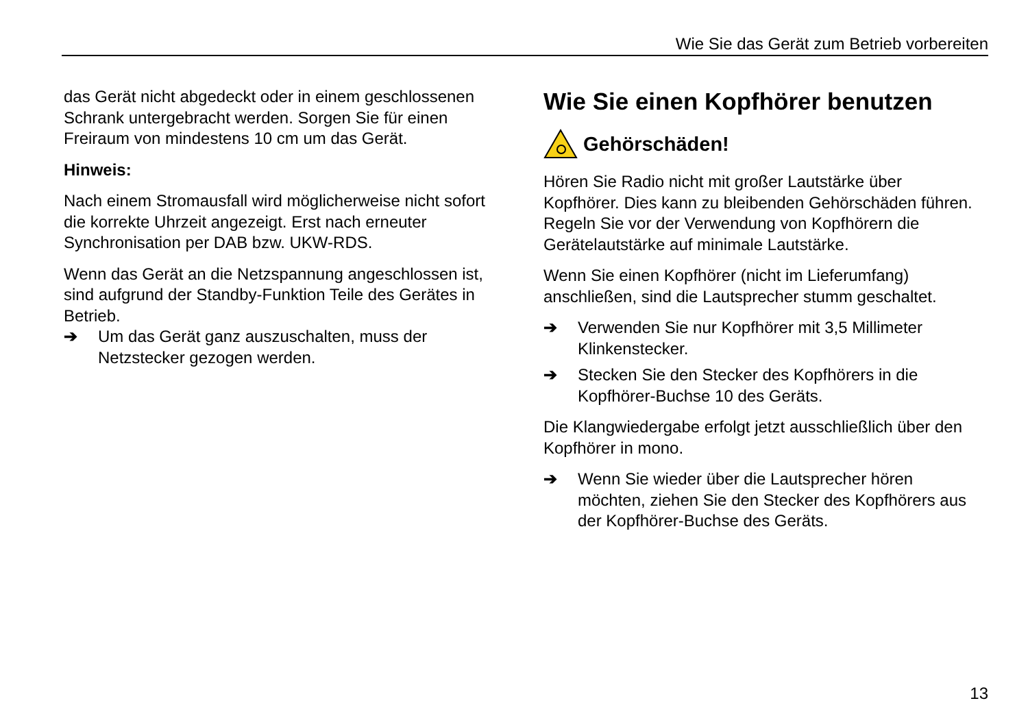Wie Sie das Gerät zum Betrieb vorbereiten
das Gerät nicht abgedeckt oder in einem geschlossenen Schrank untergebracht werden. Sorgen Sie für einen Freiraum von mindestens 10 cm um das Gerät.
Hinweis:
Nach einem Stromausfall wird möglicherweise nicht sofort die korrekte Uhrzeit angezeigt. Erst nach erneuter Synchronisation per DAB bzw. UKW-RDS.
Wenn das Gerät an die Netzspannung angeschlossen ist, sind aufgrund der Standby-Funktion Teile des Gerätes in Betrieb.
➔ Um das Gerät ganz auszuschalten, muss der Netzstecker gezogen werden.
Wie Sie einen Kopfhörer benutzen
Gehörschäden!
Hören Sie Radio nicht mit großer Lautstärke über Kopfhörer. Dies kann zu bleibenden Gehörschäden führen. Regeln Sie vor der Verwendung von Kopfhörern die Gerätelautstärke auf minimale Lautstärke.
Wenn Sie einen Kopfhörer (nicht im Lieferumfang) anschließen, sind die Lautsprecher stumm geschaltet.
➔ Verwenden Sie nur Kopfhörer mit 3,5 Millimeter Klinkenstecker.
➔ Stecken Sie den Stecker des Kopfhörers in die Kopfhörer-Buchse 10 des Geräts.
Die Klangwiedergabe erfolgt jetzt ausschließlich über den Kopfhörer in mono.
➔ Wenn Sie wieder über die Lautsprecher hören möchten, ziehen Sie den Stecker des Kopfhörers aus der Kopfhörer-Buchse des Geräts.
13